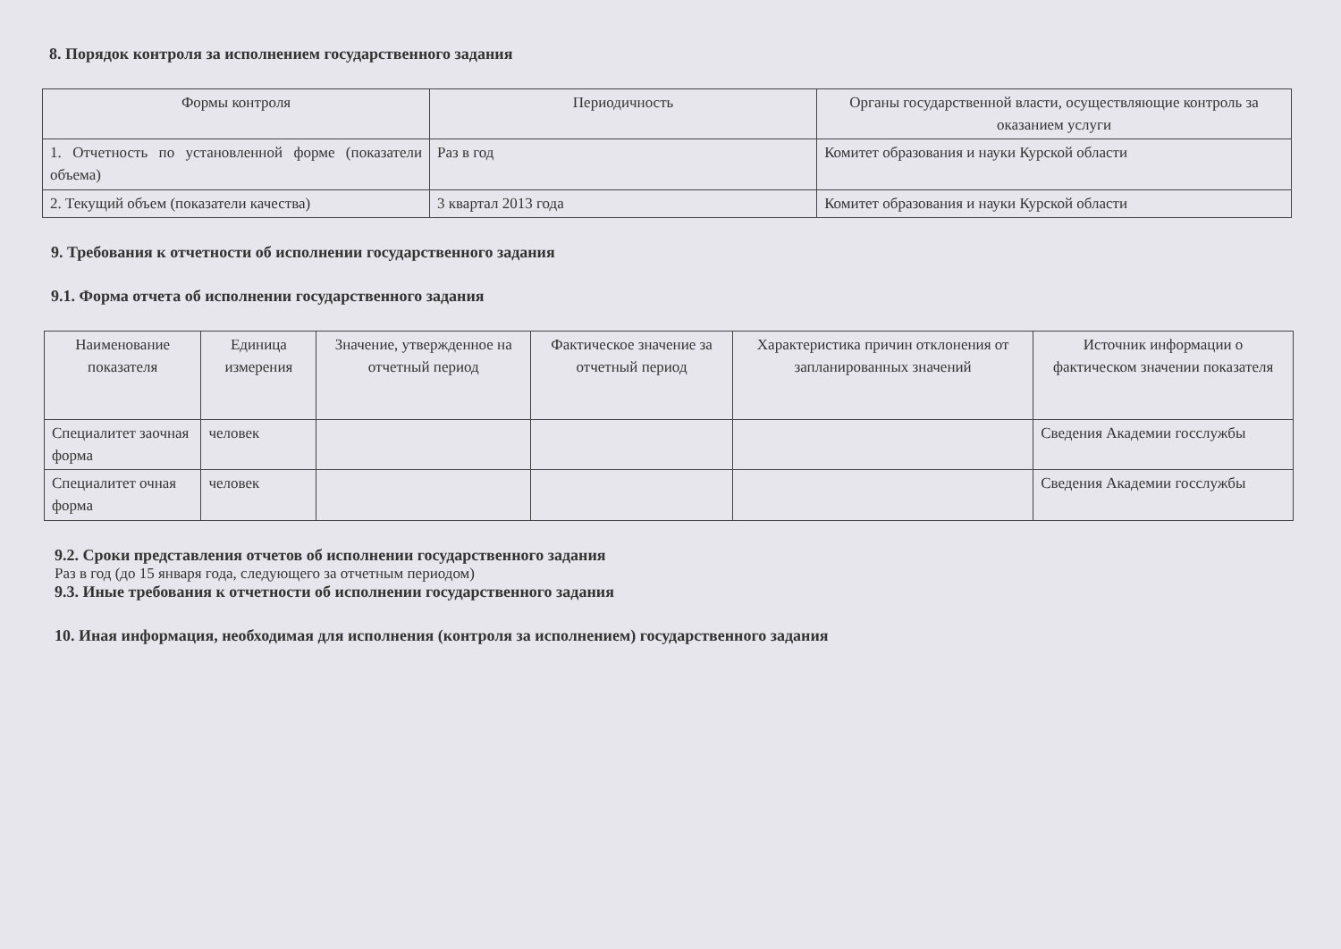8. Порядок контроля за исполнением государственного задания
| Формы контроля | Периодичность | Органы государственной власти, осуществляющие контроль за оказанием услуги |
| --- | --- | --- |
| 1. Отчетность по установленной форме (показатели объема) | Раз в год | Комитет образования и науки Курской области |
| 2. Текущий объем (показатели качества) | 3 квартал 2013 года | Комитет образования и науки Курской области |
9. Требования к отчетности об исполнении государственного задания
9.1. Форма отчета об исполнении государственного задания
| Наименование показателя | Единица измерения | Значение, утвержденное на отчетный период | Фактическое значение за отчетный период | Характеристика причин отклонения от запланированных значений | Источник информации о фактическом значении показателя |
| --- | --- | --- | --- | --- | --- |
| Специалитет заочная форма | человек | | | | Сведения Академии госслужбы |
| Специалитет очная форма | человек | | | | Сведения Академии госслужбы |
9.2. Сроки представления отчетов об исполнении государственного задания
Раз в год (до 15 января года, следующего за отчетным периодом)
9.3. Иные требования к отчетности об исполнении государственного задания
10. Иная информация, необходимая для исполнения (контроля за исполнением) государственного задания